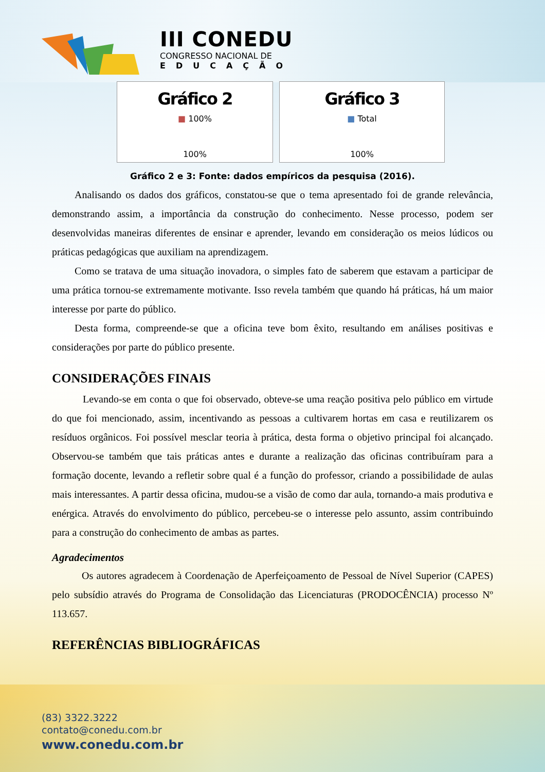III CONEDU
CONGRESSO NACIONAL DE
EDUCAÇÃO
Gráfico 2
■ 100%
100%
Gráfico 3
■ Total
100%
Gráfico 2 e 3: Fonte: dados empíricos da pesquisa (2016).
Analisando os dados dos gráficos, constatou-se que o tema apresentado foi de grande relevância, demonstrando assim, a importância da construção do conhecimento. Nesse processo, podem ser desenvolvidas maneiras diferentes de ensinar e aprender, levando em consideração os meios lúdicos ou práticas pedagógicas que auxiliam na aprendizagem.
Como se tratava de uma situação inovadora, o simples fato de saberem que estavam a participar de uma prática tornou-se extremamente motivante. Isso revela também que quando há práticas, há um maior interesse por parte do público.
Desta forma, compreende-se que a oficina teve bom êxito, resultando em análises positivas e considerações por parte do público presente.
CONSIDERAÇÕES FINAIS
Levando-se em conta o que foi observado, obteve-se uma reação positiva pelo público em virtude do que foi mencionado, assim, incentivando as pessoas a cultivarem hortas em casa e reutilizarem os resíduos orgânicos. Foi possível mesclar teoria à prática, desta forma o objetivo principal foi alcançado. Observou-se também que tais práticas antes e durante a realização das oficinas contribuíram para a formação docente, levando a refletir sobre qual é a função do professor, criando a possibilidade de aulas mais interessantes. A partir dessa oficina, mudou-se a visão de como dar aula, tornando-a mais produtiva e enérgica. Através do envolvimento do público, percebeu-se o interesse pelo assunto, assim contribuindo para a construção do conhecimento de ambas as partes.
Agradecimentos
Os autores agradecem à Coordenação de Aperfeiçoamento de Pessoal de Nível Superior (CAPES) pelo subsídio através do Programa de Consolidação das Licenciaturas (PRODOCÊNCIA) processo Nº 113.657.
REFERÊNCIAS BIBLIOGRÁFICAS
(83) 3322.3222
contato@conedu.com.br
www.conedu.com.br